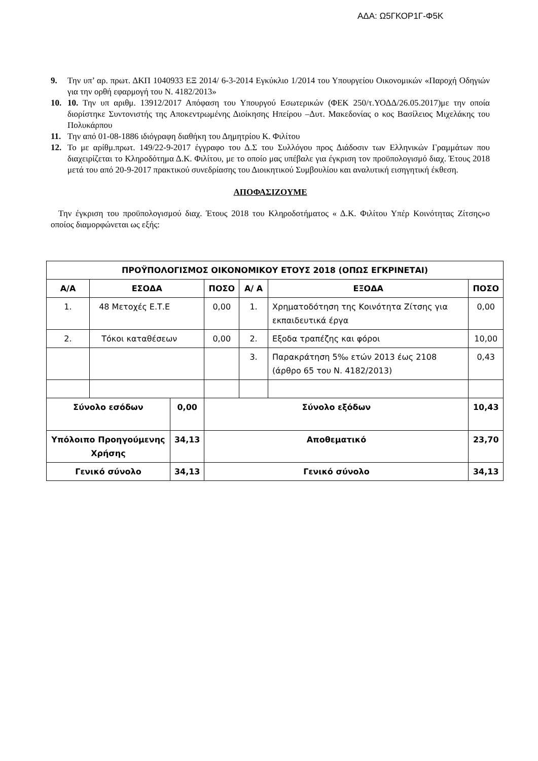ΑΔΑ: Ω5ΓΚΟΡ1Γ-Φ5Κ
9. Την υπ’ αρ. πρωτ. ΔΚΠ 1040933 ΕΞ 2014/ 6-3-2014 Εγκύκλιο 1/2014 του Υπουργείου Οικονομικών «Παροχή Οδηγιών για την ορθή εφαρμογή του Ν. 4182/2013»
10. 10. Την υπ αριθμ. 13912/2017 Απόφαση του Υπουργού Εσωτερικών (ΦΕΚ 250/τ.ΥΟΔΔ/26.05.2017)με την οποία διορίστηκε Συντονιστής της Αποκεντρωμένης Διοίκησης Ηπείρου –Δυτ. Μακεδονίας ο κος Βασίλειος Μιχελάκης του Πολυκάρπου
11. Την από 01-08-1886 ιδιόγραφη διαθήκη του Δημητρίου Κ. Φιλίτου
12. Το με αρίθμ.πρωτ. 149/22-9-2017 έγγραφο του Δ.Σ του Συλλόγου προς Διάδοσιν των Ελληνικών Γραμμάτων που διαχειρίζεται το Κληροδότημα Δ.Κ. Φιλίτου, με το οποίο μας υπέβαλε για έγκριση τον προϋπολογισμό διαχ. Έτους 2018 μετά του από 20-9-2017 πρακτικού συνεδρίασης του Διοικητικού Συμβουλίου και αναλυτική εισηγητική έκθεση.
ΑΠΟΦΑΣΙΖΟΥΜΕ
Την έγκριση του προϋπολογισμού διαχ. Έτους 2018 του Κληροδοτήματος « Δ.Κ. Φιλίτου Υπέρ Κοινότητας Ζίτσης»ο οποίος διαμορφώνεται ως εξής:
| ΠΡΟΫΠΟΛΟΓΙΣΜΟΣ ΟΙΚΟΝΟΜΙΚΟΥ ΕΤΟΥΣ 2018 (ΟΠΩΣ ΕΓΚΡΙΝΕΤΑΙ) | | | | | | |
| --- | --- | --- | --- | --- | --- | --- |
| Α/Α | ΕΣΟΔΑ | | ΠΟΣΟ | Α/ Α | ΕΞΟΔΑ | ΠΟΣΟ |
| 1. | 48 Μετοχές Ε.Τ.Ε | | 0,00 | 1. | Χρηματοδότηση της Κοινότητα Ζίτσης για εκπαιδευτικά έργα | 0,00 |
| 2. | Τόκοι καταθέσεων | | 0,00 | 2. | Εξοδα τραπέζης και φόροι | 10,00 |
| | | | | 3. | Παρακράτηση 5‰ ετών 2013 έως 2108 (άρθρο 65 του Ν. 4182/2013) | 0,43 |
| Σύνολο εσόδων | | 0,00 | Σύνολο εξόδων | | | 10,43 |
| Υπόλοιπο Προηγούμενης Χρήσης | | 34,13 | Αποθεματικό | | | 23,70 |
| Γενικό σύνολο | | 34,13 | Γενικό σύνολο | | | 34,13 |